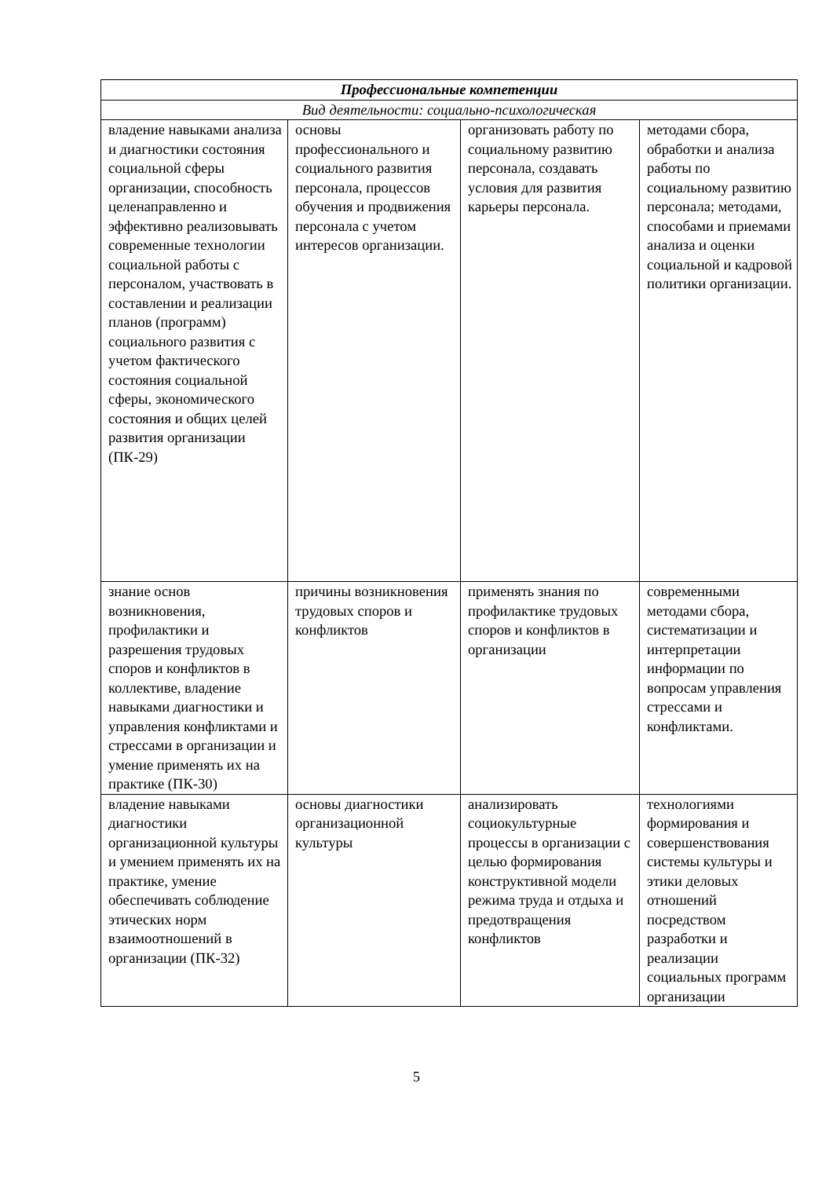| Профессиональные компетенции | | | |
| Вид деятельности: социально-психологическая | | | |
| владение навыками анализа и диагностики состояния социальной сферы организации, способность целенаправленно и эффективно реализовывать современные технологии социальной работы с персоналом, участвовать в составлении и реализации планов (программ) социального развития с учетом фактического состояния социальной сферы, экономического состояния и общих целей развития организации (ПК-29) | основы профессионального и социального развития персонала, процессов обучения и продвижения персонала с учетом интересов организации. | организовать работу по социальному развитию персонала, создавать условия для развития карьеры персонала. | методами сбора, обработки и анализа работы по социальному развитию персонала; методами, способами и приемами анализа и оценки социальной и кадровой политики организации. |
| знание основ возникновения, профилактики и разрешения трудовых споров и конфликтов в коллективе, владение навыками диагностики и управления конфликтами и стрессами в организации и умение применять их на практике (ПК-30) | причины возникновения трудовых споров и конфликтов | применять знания по профилактике трудовых споров и конфликтов в организации | современными методами сбора, систематизации и интерпретации информации по вопросам управления стрессами и конфликтами. |
| владение навыками диагностики организационной культуры и умением применять их на практике, умение обеспечивать соблюдение этических норм взаимоотношений в организации (ПК-32) | основы диагностики организационной культуры | анализировать социокультурные процессы в организации с целью формирования конструктивной модели режима труда и отдыха и предотвращения конфликтов | технологиями формирования и совершенствования системы культуры и этики деловых отношений посредством разработки и реализации социальных программ организации |
5